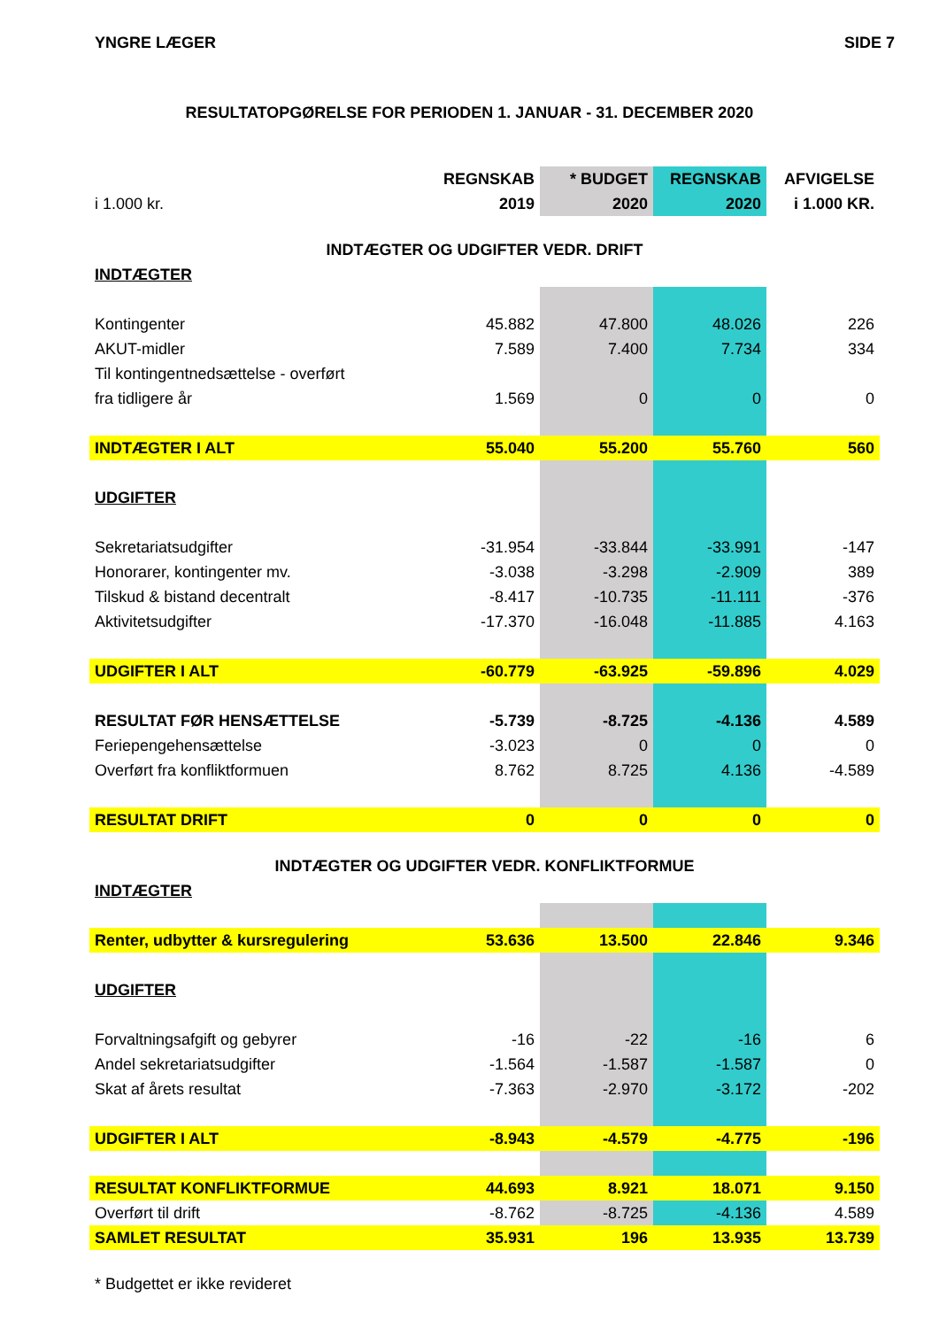YNGRE LÆGER SIDE 7
RESULTATOPGØRELSE FOR PERIODEN 1. JANUAR - 31. DECEMBER 2020
| | REGNSKAB | * BUDGET | REGNSKAB | AFVIGELSE |
| --- | --- | --- | --- | --- |
| i 1.000 kr. | 2019 | 2020 | 2020 | i 1.000 KR. |
| INDTÆGTER OG UDGIFTER VEDR. DRIFT | | | | |
| INDTÆGTER | | | | |
| Kontingenter | 45.882 | 47.800 | 48.026 | 226 |
| AKUT-midler | 7.589 | 7.400 | 7.734 | 334 |
| Til kontingentnedsættelse - overført | | | | |
| fra tidligere år | 1.569 | 0 | 0 | 0 |
| INDTÆGTER I ALT | 55.040 | 55.200 | 55.760 | 560 |
| UDGIFTER | | | | |
| Sekretariatsudgifter | -31.954 | -33.844 | -33.991 | -147 |
| Honorarer, kontingenter mv. | -3.038 | -3.298 | -2.909 | 389 |
| Tilskud & bistand decentralt | -8.417 | -10.735 | -11.111 | -376 |
| Aktivitetsudgifter | -17.370 | -16.048 | -11.885 | 4.163 |
| UDGIFTER I ALT | -60.779 | -63.925 | -59.896 | 4.029 |
| RESULTAT FØR HENSÆTTELSE | -5.739 | -8.725 | -4.136 | 4.589 |
| Feriepengehensættelse | -3.023 | 0 | 0 | 0 |
| Overført fra konfliktformuen | 8.762 | 8.725 | 4.136 | -4.589 |
| RESULTAT DRIFT | 0 | 0 | 0 | 0 |
| INDTÆGTER OG UDGIFTER VEDR. KONFLIKTFORMUE | | | | |
| INDTÆGTER | | | | |
| Renter, udbytter & kursregulering | 53.636 | 13.500 | 22.846 | 9.346 |
| UDGIFTER | | | | |
| Forvaltningsafgift og gebyrer | -16 | -22 | -16 | 6 |
| Andel sekretariatsudgifter | -1.564 | -1.587 | -1.587 | 0 |
| Skat af årets resultat | -7.363 | -2.970 | -3.172 | -202 |
| UDGIFTER I ALT | -8.943 | -4.579 | -4.775 | -196 |
| RESULTAT KONFLIKTFORMUE | 44.693 | 8.921 | 18.071 | 9.150 |
| Overført til drift | -8.762 | -8.725 | -4.136 | 4.589 |
| SAMLET RESULTAT | 35.931 | 196 | 13.935 | 13.739 |
* Budgettet er ikke revideret